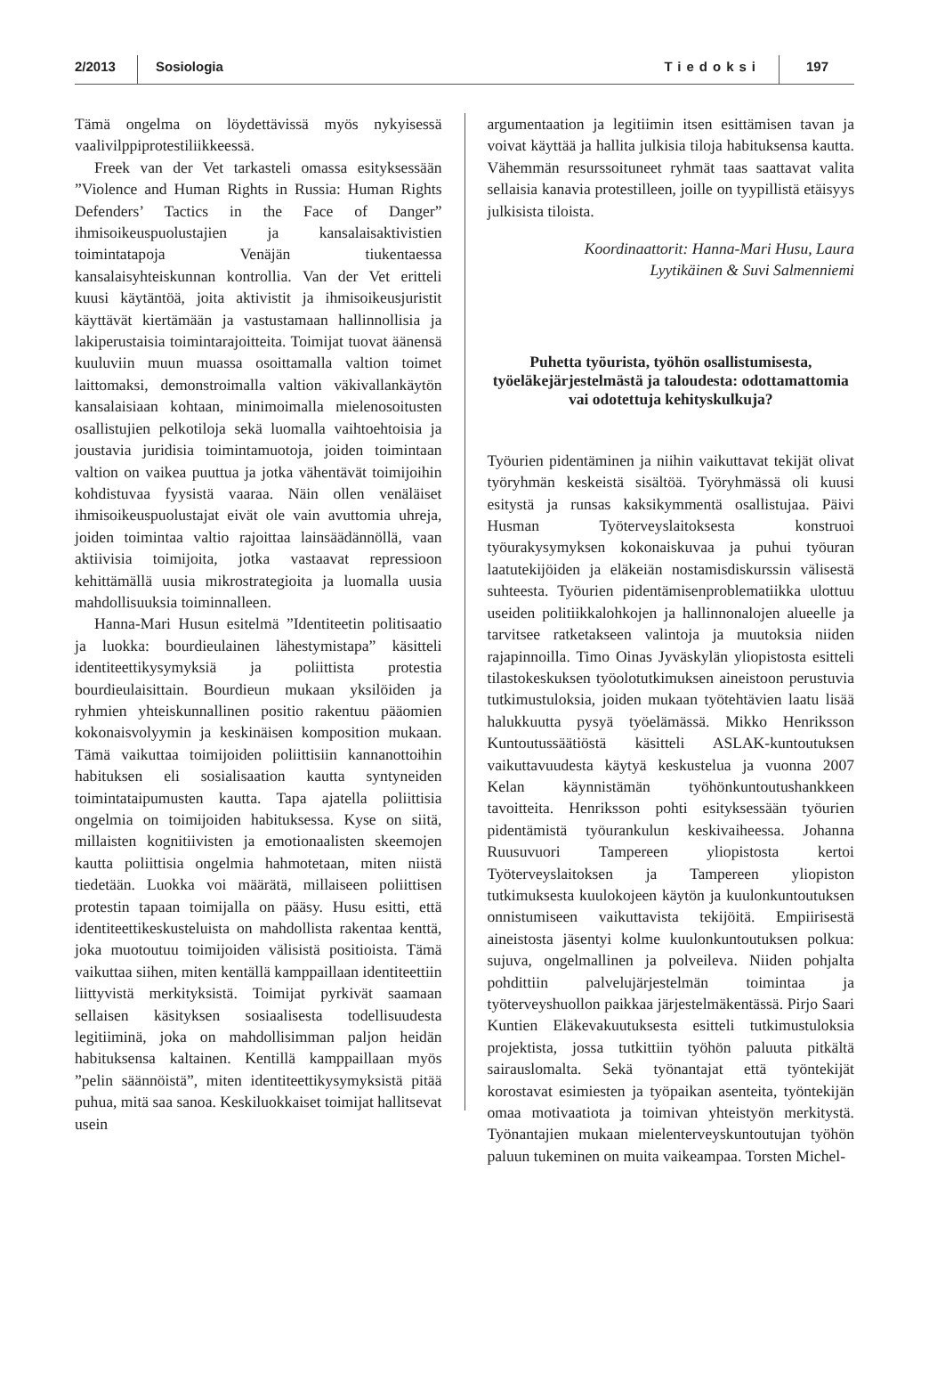2/2013 Sosiologia Tiedoksi 197
Tämä ongelma on löydettävissä myös nykyisessä vaalivilppiprotestiliikkeessä.
Freek van der Vet tarkasteli omassa esityksessään ”Violence and Human Rights in Russia: Human Rights Defenders’ Tactics in the Face of Danger” ihmisoikeuspuolustajien ja kansalaisaktivistien toimintatapoja Venäjän tiukentaessa kansalaisyhteiskunnan kontrollia. Van der Vet eritteli kuusi käytäntöä, joita aktivistit ja ihmisoikeusjuristit käyttävät kiertämään ja vastustamaan hallinnollisia ja lakiperustaisia toimintarajoitteita. Toimijat tuovat äänensä kuuluviin muun muassa osoittamalla valtion toimet laittomaksi, demonstroimalla valtion väkivallankäytön kansalaisiaan kohtaan, minimoimalla mielenosoitusten osallistujien pelkotiloja sekä luomalla vaihtoehtoisia ja joustavia juridisia toimintamuotoja, joiden toimintaan valtion on vaikea puuttua ja jotka vähentävät toimijoihin kohdistuvaa fyysistä vaaraa. Näin ollen venäläiset ihmisoikeuspuolustajat eivät ole vain avuttomia uhreja, joiden toimintaa valtio rajoittaa lainsäädännöllä, vaan aktiivisia toimijoita, jotka vastaavat repressioon kehittämällä uusia mikrostrategioita ja luomalla uusia mahdollisuuksia toiminnalleen.
Hanna-Mari Husun esitelmä ”Identiteetin politisaatio ja luokka: bourdieulainen lähestymistapa” käsitteli identiteettikysymyksiä ja poliittista protestia bourdieulaisittain. Bourdieun mukaan yksilöiden ja ryhmien yhteiskunnallinen positio rakentuu pääomien kokonaisvolyymin ja keskinäisen komposition mukaan. Tämä vaikuttaa toimijoiden poliittisiin kannanottoihin habituksen eli sosialisaation kautta syntyneiden toimintataipumusten kautta. Tapa ajatella poliittisia ongelmia on toimijoiden habituksessa. Kyse on siitä, millaisten kognitiivisten ja emotionaalisten skeemojen kautta poliittisia ongelmia hahmotetaan, miten niistä tiedetään. Luokka voi määrätä, millaiseen poliittisen protestin tapaan toimijalla on pääsy. Husu esitti, että identiteettikeskusteluista on mahdollista rakentaa kenttä, joka muotoutuu toimijoiden välisistä positioista. Tämä vaikuttaa siihen, miten kentällä kamppaillaan identiteettiin liittyvistä merkityksistä. Toimijat pyrkivät saamaan sellaisen käsityksen sosiaalisesta todellisuudesta legitiiminä, joka on mahdollisimman paljon heidän habituksensa kaltainen. Kentillä kamppaillaan myös ”pelin säännöistä”, miten identiteettikysymyksistä pitää puhua, mitä saa sanoa. Keskiluokkaiset toimijat hallitsevat usein
argumentaation ja legitiimin itsen esittämisen tavan ja voivat käyttää ja hallita julkisia tiloja habituksensa kautta. Vähemmän resurssoituneet ryhmät taas saattavat valita sellaisia kanavia protestilleen, joille on tyypillistä etäisyys julkisista tiloista.
Koordinaattorit: Hanna-Mari Husu, Laura
Lyytikäinen & Suvi Salmenniemi
Puhetta työurista, työhön osallistumisesta, työeläkejärjestelmästä ja taloudesta: odottamattomia vai odotettuja kehityskulkuja?
Työurien pidentäminen ja niihin vaikuttavat tekijät olivat työryhmän keskeistä sisältöä. Työryhmässä oli kuusi esitystä ja runsas kaksikymmentä osallistujaa. Päivi Husman Työterveyslaitoksesta konstruoi työurakysymyksen kokonaiskuvaa ja puhui työuran laatutekijöiden ja eläkeiän nostamisdiskurssin välisestä suhteesta. Työurien pidentämisenproblematiikka ulottuu useiden politiikkalohkojen ja hallinnonalojen alueelle ja tarvitsee ratketakseen valintoja ja muutoksia niiden rajapinnoilla. Timo Oinas Jyväskylän yliopistosta esitteli tilastokeskuksen työolotutkimuksen aineistoon perustuvia tutkimustuloksia, joiden mukaan työtehtävien laatu lisää halukkuutta pysyä työelämässä. Mikko Henriksson Kuntoutussäätiöstä käsitteli ASLAK-kuntoutuksen vaikuttavuudesta käytyä keskustelua ja vuonna 2007 Kelan käynnistämän työhönkuntoutushankkeen tavoitteita. Henriksson pohti esityksessään työurien pidentämistä työurankulun keskivaiheessa. Johanna Ruusuvuori Tampereen yliopistosta kertoi Työterveyslaitoksen ja Tampereen yliopiston tutkimuksesta kuulokojeen käytön ja kuulonkuntoutuksen onnistumiseen vaikuttavista tekijöitä. Empiirisestä aineistosta jäsentyi kolme kuulonkuntoutuksen polkua: sujuva, ongelmallinen ja polveileva. Niiden pohjalta pohdittiin palvelujärjestelmän toimintaa ja työterveyshuollon paikkaa järjestelmäkentässä. Pirjo Saari Kuntien Eläkevakuutuksesta esitteli tutkimustuloksia projektista, jossa tutkittiin työhön paluuta pitkältä sairauslomalta. Sekä työnantajat että työntekijät korostavat esimiesten ja työpaikan asenteita, työntekijän omaa motivaatiota ja toimivan yhteistyön merkitystä. Työnantajien mukaan mielenterveyskuntoutujan työhön paluun tukeminen on muita vaikeampaa. Torsten Michel-